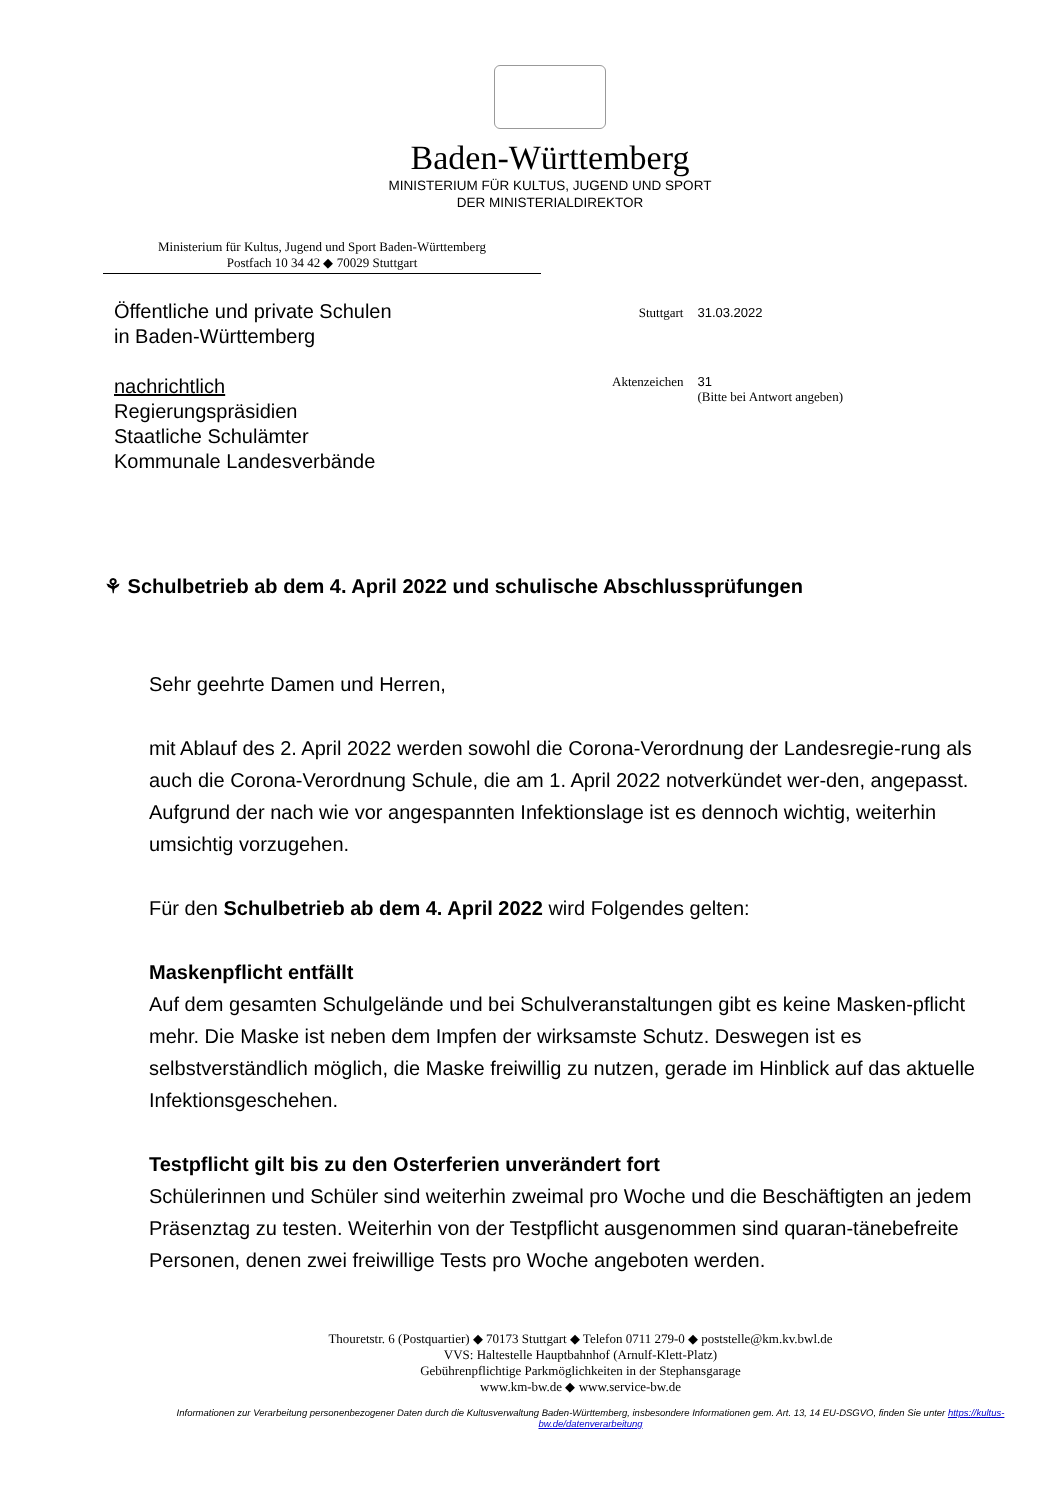Baden-Württemberg
MINISTERIUM FÜR KULTUS, JUGEND UND SPORT
DER MINISTERIALDIREKTOR
Ministerium für Kultus, Jugend und Sport Baden-Württemberg
Postfach 10 34 42 ◆ 70029 Stuttgart
Öffentliche und private Schulen
in Baden-Württemberg
nachrichtlich
Regierungspräsidien
Staatliche Schulämter
Kommunale Landesverbände
| Stuttgart | 31.03.2022 |
| Aktenzeichen | 31 (Bitte bei Antwort angeben) |
⚘ Schulbetrieb ab dem 4. April 2022 und schulische Abschlussprüfungen
Sehr geehrte Damen und Herren,
mit Ablauf des 2. April 2022 werden sowohl die Corona-Verordnung der Landesregie-rung als auch die Corona-Verordnung Schule, die am 1. April 2022 notverkündet wer-den, angepasst. Aufgrund der nach wie vor angespannten Infektionslage ist es dennoch wichtig, weiterhin umsichtig vorzugehen.
Für den Schulbetrieb ab dem 4. April 2022 wird Folgendes gelten:
Maskenpflicht entfällt
Auf dem gesamten Schulgelände und bei Schulveranstaltungen gibt es keine Masken-pflicht mehr. Die Maske ist neben dem Impfen der wirksamste Schutz. Deswegen ist es selbstverständlich möglich, die Maske freiwillig zu nutzen, gerade im Hinblick auf das aktuelle Infektionsgeschehen.
Testpflicht gilt bis zu den Osterferien unverändert fort
Schülerinnen und Schüler sind weiterhin zweimal pro Woche und die Beschäftigten an jedem Präsenztag zu testen. Weiterhin von der Testpflicht ausgenommen sind quaran-tänebefreite Personen, denen zwei freiwillige Tests pro Woche angeboten werden.
Thouretstr. 6 (Postquartier) ◆ 70173 Stuttgart ◆ Telefon 0711 279-0 ◆ poststelle@km.kv.bwl.de
VVS: Haltestelle Hauptbahnhof (Arnulf-Klett-Platz)
Gebührenpflichtige Parkmöglichkeiten in der Stephansgarage
www.km-bw.de ◆ www.service-bw.de
Informationen zur Verarbeitung personenbezogener Daten durch die Kultusverwaltung Baden-Württemberg, insbesondere Informationen gem. Art. 13, 14 EU-DSGVO, finden Sie unter https://kultus-bw.de/datenverarbeitung